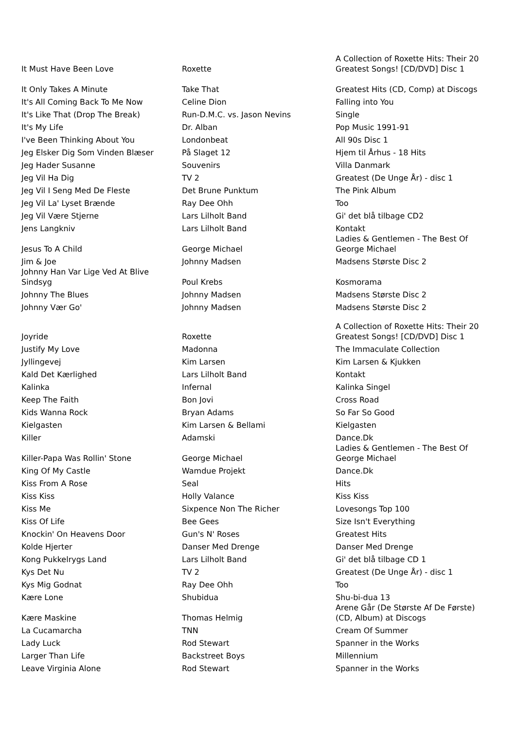| It Must Have Been Love | Roxette | A Collection of Roxette Hits: Their 20 Greatest Songs! [CD/DVD] Disc 1 |
| It Only Takes A Minute | Take That | Greatest Hits (CD, Comp) at Discogs |
| It's All Coming Back To Me Now | Celine Dion | Falling into You |
| It's Like That (Drop The Break) | Run-D.M.C. vs. Jason Nevins | Single |
| It's My Life | Dr. Alban | Pop Music 1991-91 |
| I've Been Thinking About You | Londonbeat | All 90s Disc 1 |
| Jeg Elsker Dig Som Vinden Blæser | På Slaget 12 | Hjem til Århus - 18 Hits |
| Jeg Hader Susanne | Souvenirs | Villa Danmark |
| Jeg Vil Ha Dig | TV 2 | Greatest (De Unge År) - disc 1 |
| Jeg Vil I Seng Med De Fleste | Det Brune Punktum | The Pink Album |
| Jeg Vil La' Lyset Brænde | Ray Dee Ohh | Too |
| Jeg Vil Være Stjerne | Lars Lilholt Band | Gi' det blå tilbage CD2 |
| Jens Langkniv | Lars Lilholt Band | Kontakt |
| Jesus To A Child | George Michael | Ladies & Gentlemen - The Best Of George Michael |
| Jim & Joe | Johnny Madsen | Madsens Største Disc 2 |
| Johnny Han Var Lige Ved At Blive Sindsyg | Poul Krebs | Kosmorama |
| Johnny The Blues | Johnny Madsen | Madsens Største Disc 2 |
| Johnny Vær Go' | Johnny Madsen | Madsens Største Disc 2 |
| Joyride | Roxette | A Collection of Roxette Hits: Their 20 Greatest Songs! [CD/DVD] Disc 1 |
| Justify My Love | Madonna | The Immaculate Collection |
| Jyllingevej | Kim Larsen | Kim Larsen & Kjukken |
| Kald Det Kærlighed | Lars Lilholt Band | Kontakt |
| Kalinka | Infernal | Kalinka Singel |
| Keep The Faith | Bon Jovi | Cross Road |
| Kids Wanna Rock | Bryan Adams | So Far So Good |
| Kielgasten | Kim Larsen & Bellami | Kielgasten |
| Killer | Adamski | Dance.Dk |
| Killer-Papa Was Rollin' Stone | George Michael | Ladies & Gentlemen - The Best Of George Michael |
| King Of My Castle | Wamdue Projekt | Dance.Dk |
| Kiss From A Rose | Seal | Hits |
| Kiss Kiss | Holly Valance | Kiss Kiss |
| Kiss Me | Sixpence Non The Richer | Lovesongs Top 100 |
| Kiss Of Life | Bee Gees | Size Isn't Everything |
| Knockin' On Heavens Door | Gun's N' Roses | Greatest Hits |
| Kolde Hjerter | Danser Med Drenge | Danser Med Drenge |
| Kong Pukkelrygs Land | Lars Lilholt Band | Gi' det blå tilbage CD 1 |
| Kys Det Nu | TV 2 | Greatest (De Unge År) - disc 1 |
| Kys Mig Godnat | Ray Dee Ohh | Too |
| Kære Lone | Shubidua | Shu-bi-dua 13 |
| Kære Maskine | Thomas Helmig | Arene Går (De Største Af De Første) (CD, Album) at Discogs |
| La Cucamarcha | TNN | Cream Of Summer |
| Lady Luck | Rod Stewart | Spanner in the Works |
| Larger Than Life | Backstreet Boys | Millennium |
| Leave Virginia Alone | Rod Stewart | Spanner in the Works |